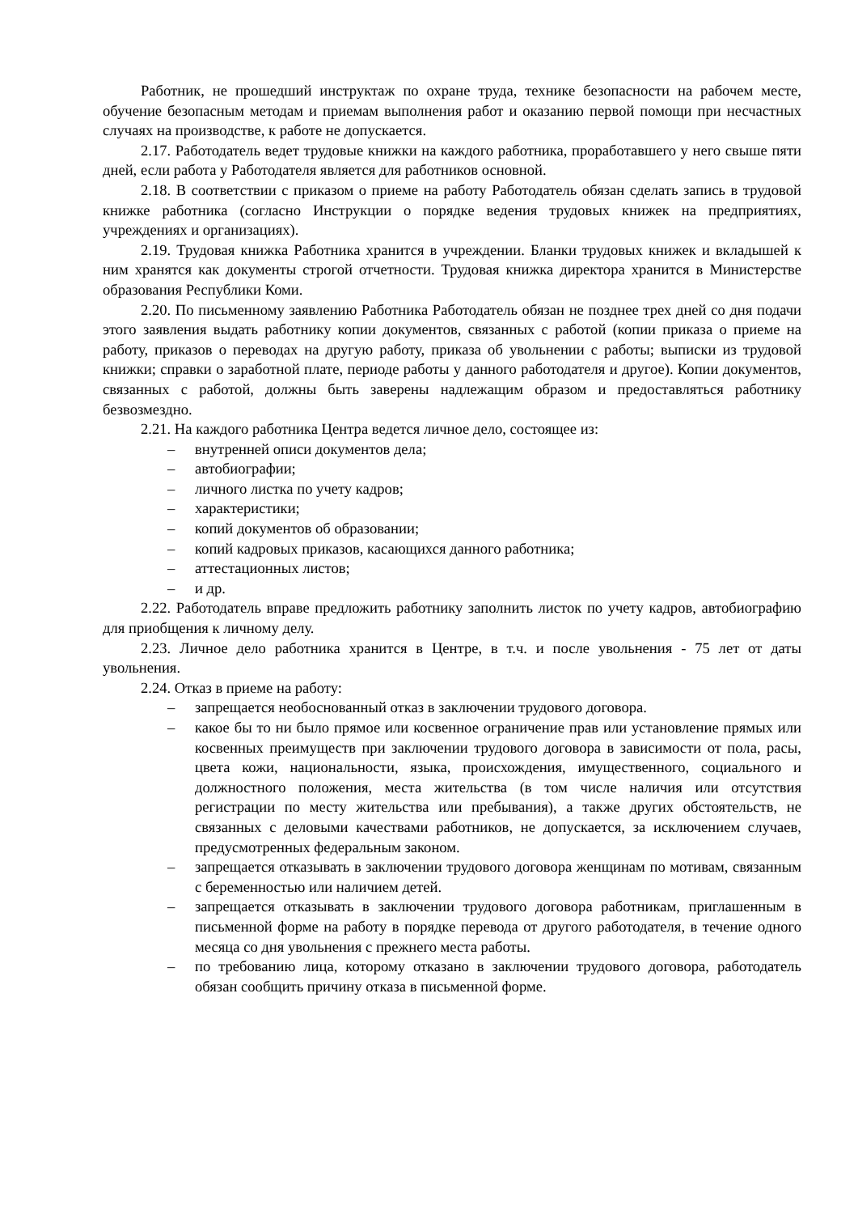Работник, не прошедший инструктаж по охране труда, технике безопасности на рабочем месте, обучение безопасным методам и приемам выполнения работ и оказанию первой помощи при несчастных случаях на производстве, к работе не допускается.
2.17. Работодатель ведет трудовые книжки на каждого работника, проработавшего у него свыше пяти дней, если работа у Работодателя является для работников основной.
2.18. В соответствии с приказом о приеме на работу Работодатель обязан сделать запись в трудовой книжке работника (согласно Инструкции о порядке ведения трудовых книжек на предприятиях, учреждениях и организациях).
2.19. Трудовая книжка Работника хранится в учреждении. Бланки трудовых книжек и вкладышей к ним хранятся как документы строгой отчетности. Трудовая книжка директора хранится в Министерстве образования Республики Коми.
2.20. По письменному заявлению Работника Работодатель обязан не позднее трех дней со дня подачи этого заявления выдать работнику копии документов, связанных с работой (копии приказа о приеме на работу, приказов о переводах на другую работу, приказа об увольнении с работы; выписки из трудовой книжки; справки о заработной плате, периоде работы у данного работодателя и другое). Копии документов, связанных с работой, должны быть заверены надлежащим образом и предоставляться работнику безвозмездно.
2.21. На каждого работника Центра ведется личное дело, состоящее из:
– внутренней описи документов дела;
– автобиографии;
– личного листка по учету кадров;
– характеристики;
– копий документов об образовании;
– копий кадровых приказов, касающихся данного работника;
– аттестационных листов;
– и др.
2.22. Работодатель вправе предложить работнику заполнить листок по учету кадров, автобиографию для приобщения к личному делу.
2.23. Личное дело работника хранится в Центре, в т.ч. и после увольнения - 75 лет от даты увольнения.
2.24. Отказ в приеме на работу:
– запрещается необоснованный отказ в заключении трудового договора.
– какое бы то ни было прямое или косвенное ограничение прав или установление прямых или косвенных преимуществ при заключении трудового договора в зависимости от пола, расы, цвета кожи, национальности, языка, происхождения, имущественного, социального и должностного положения, места жительства (в том числе наличия или отсутствия регистрации по месту жительства или пребывания), а также других обстоятельств, не связанных с деловыми качествами работников, не допускается, за исключением случаев, предусмотренных федеральным законом.
– запрещается отказывать в заключении трудового договора женщинам по мотивам, связанным с беременностью или наличием детей.
– запрещается отказывать в заключении трудового договора работникам, приглашенным в письменной форме на работу в порядке перевода от другого работодателя, в течение одного месяца со дня увольнения с прежнего места работы.
– по требованию лица, которому отказано в заключении трудового договора, работодатель обязан сообщить причину отказа в письменной форме.